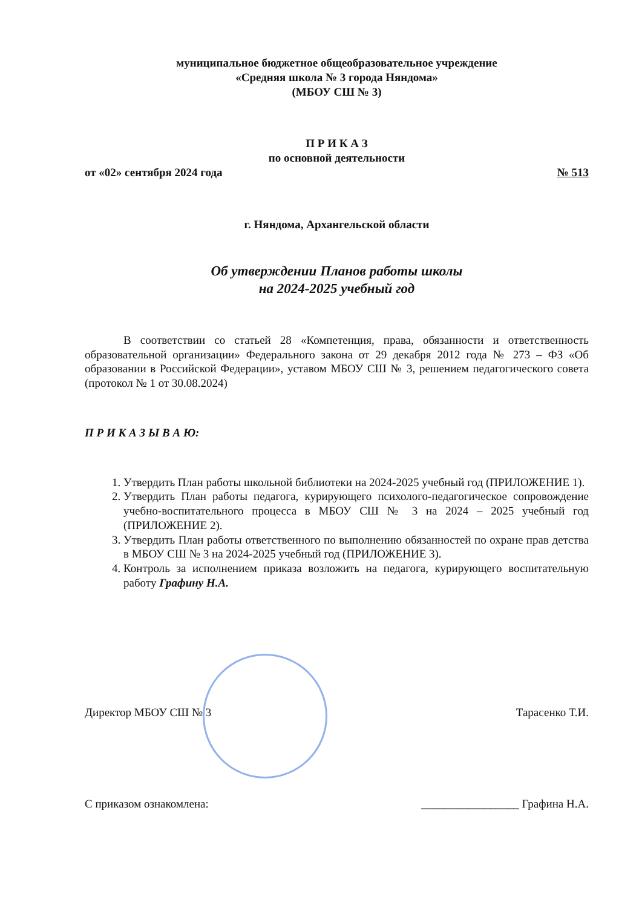муниципальное бюджетное общеобразовательное учреждение
«Средняя школа № 3 города Няндома»
(МБОУ СШ № 3)
П Р И К А З
по основной деятельности
от «02» сентября 2024 года № 513
г. Няндома, Архангельской области
Об утверждении Планов работы школы
на 2024-2025 учебный год
В соответствии со статьей 28 «Компетенция, права, обязанности и ответственность образовательной организации» Федерального закона от 29 декабря 2012 года № 273 – ФЗ «Об образовании в Российской Федерации», уставом МБОУ СШ № 3, решением педагогического совета (протокол № 1 от 30.08.2024)
П Р И К А З Ы В А Ю:
1. Утвердить План работы школьной библиотеки на 2024-2025 учебный год (ПРИЛОЖЕНИЕ 1).
2. Утвердить План работы педагога, курирующего психолого-педагогическое сопровождение учебно-воспитательного процесса в МБОУ СШ № 3 на 2024 – 2025 учебный год (ПРИЛОЖЕНИЕ 2).
3. Утвердить План работы ответственного по выполнению обязанностей по охране прав детства в МБОУ СШ № 3 на 2024-2025 учебный год (ПРИЛОЖЕНИЕ 3).
4. Контроль за исполнением приказа возложить на педагога, курирующего воспитательную работу Графину Н.А.
Директор МБОУ СШ № 3 Тарасенко Т.И.
С приказом ознакомлена: _________________ Графина Н.А.